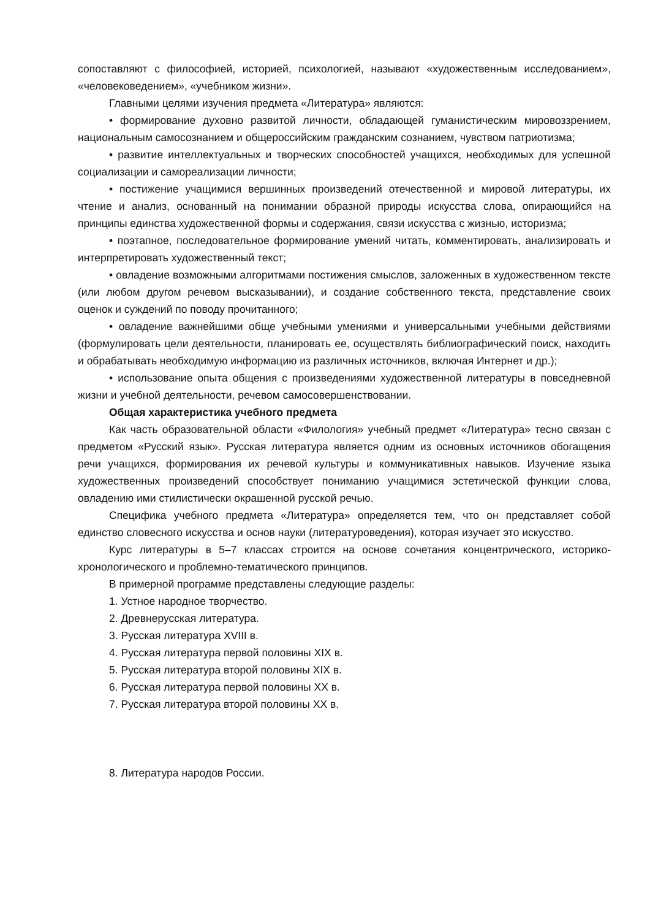сопоставляют с философией, историей, психологией, называют «художественным исследованием», «человековедением», «учебником жизни».
Главными целями изучения предмета «Литература» являются:
• формирование духовно развитой личности, обладающей гуманистическим мировоззрением, национальным самосознанием и общероссийским гражданским сознанием, чувством патриотизма;
• развитие интеллектуальных и творческих способностей учащихся, необходимых для успешной социализации и самореализации личности;
• постижение учащимися вершинных произведений отечественной и мировой литературы, их чтение и анализ, основанный на понимании образной природы искусства слова, опирающийся на принципы единства художественной формы и содержания, связи искусства с жизнью, историзма;
• поэтапное, последовательное формирование умений читать, комментировать, анализировать и интерпретировать художественный текст;
• овладение возможными алгоритмами постижения смыслов, заложенных в художественном тексте (или любом другом речевом высказывании), и создание собственного текста, представление своих оценок и суждений по поводу прочитанного;
• овладение важнейшими обще учебными умениями и универсальными учебными действиями (формулировать цели деятельности, планировать ее, осуществлять библиографический поиск, находить и обрабатывать необходимую информацию из различных источников, включая Интернет и др.);
• использование опыта общения с произведениями художественной литературы в повседневной жизни и учебной деятельности, речевом самосовершенствовании.
Общая характеристика учебного предмета
Как часть образовательной области «Филология» учебный предмет «Литература» тесно связан с предметом «Русский язык». Русская литература является одним из основных источников обогащения речи учащихся, формирования их речевой культуры и коммуникативных навыков. Изучение языка художественных произведений способствует пониманию учащимися эстетической функции слова, овладению ими стилистически окрашенной русской речью.
Специфика учебного предмета «Литература» определяется тем, что он представляет собой единство словесного искусства и основ науки (литературоведения), которая изучает это искусство.
Курс литературы в 5–7 классах строится на основе сочетания концентрического, историко-хронологического и проблемно-тематического принципов.
В примерной программе представлены следующие разделы:
1. Устное народное творчество.
2. Древнерусская литература.
3. Русская литература XVIII в.
4. Русская литература первой половины XIX в.
5. Русская литература второй половины XIX в.
6. Русская литература первой половины XX в.
7. Русская литература второй половины XX в.
8. Литература народов России.